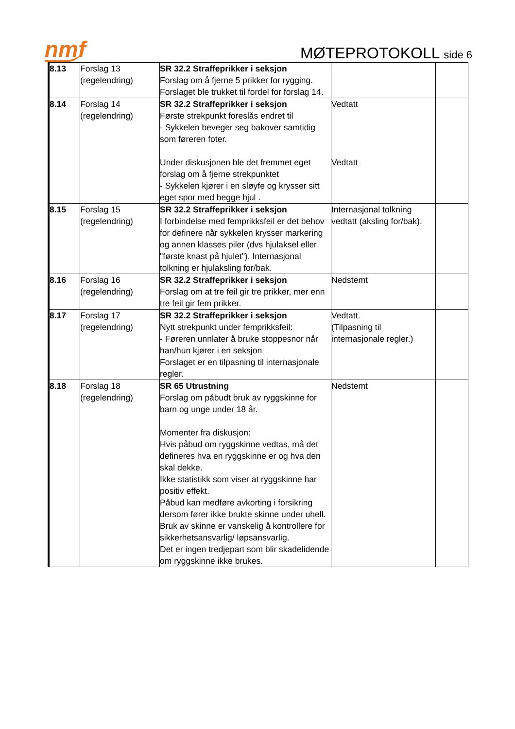nmf
MØTEPROTOKOLL side 6
| 8.13 | Forslag 13 (regelendring) | SR 32.2 Straffeprikker i seksjon Forslag om å fjerne 5 prikker for rygging. Forslaget ble trukket til fordel for forslag 14. | | |
| 8.14 | Forslag 14 (regelendring) | SR 32.2 Straffeprikker i seksjon Første strekpunkt foreslås endret til - Sykkelen beveger seg bakover samtidig som føreren foter. Under diskusjonen ble det fremmet eget forslag om å fjerne strekpunktet - Sykkelen kjører i en sløyfe og krysser sitt eget spor med begge hjul . | Vedtatt Vedtatt | |
| 8.15 | Forslag 15 (regelendring) | SR 32.2 Straffeprikker i seksjon I forbindelse med femprikksfeil er det behov for definere når sykkelen krysser markering og annen klasses piler (dvs hjulaksel eller "første knast på hjulet"). Internasjonal tolkning er hjulaksling for/bak. | Internasjonal tolkning vedtatt (aksling for/bak). | |
| 8.16 | Forslag 16 (regelendring) | SR 32.2 Straffeprikker i seksjon Forslag om at tre feil gir tre prikker, mer enn tre feil gir fem prikker. | Nedstemt | |
| 8.17 | Forslag 17 (regelendring) | SR 32.2 Straffeprikker i seksjon Nytt strekpunkt under femprikksfeil: - Føreren unnlater å bruke stoppesnor når han/hun kjører i en seksjon Forslaget er en tilpasning til internasjonale regler. | Vedtatt. (Tilpasning til internasjonale regler.) | |
| 8.18 | Forslag 18 (regelendring) | SR 65 Utrustning Forslag om påbudt bruk av ryggskinne for barn og unge under 18 år. Momenter fra diskusjon: Hvis påbud om ryggskinne vedtas, må det defineres hva en ryggskinne er og hva den skal dekke. Ikke statistikk som viser at ryggskinne har positiv effekt. Påbud kan medføre avkorting i forsikring dersom fører ikke brukte skinne under uhell. Bruk av skinne er vanskelig å kontrollere for sikkerhetsansvarlig/ løpsansvarlig. Det er ingen tredjepart som blir skadelidende om ryggskinne ikke brukes. | Nedstemt | |